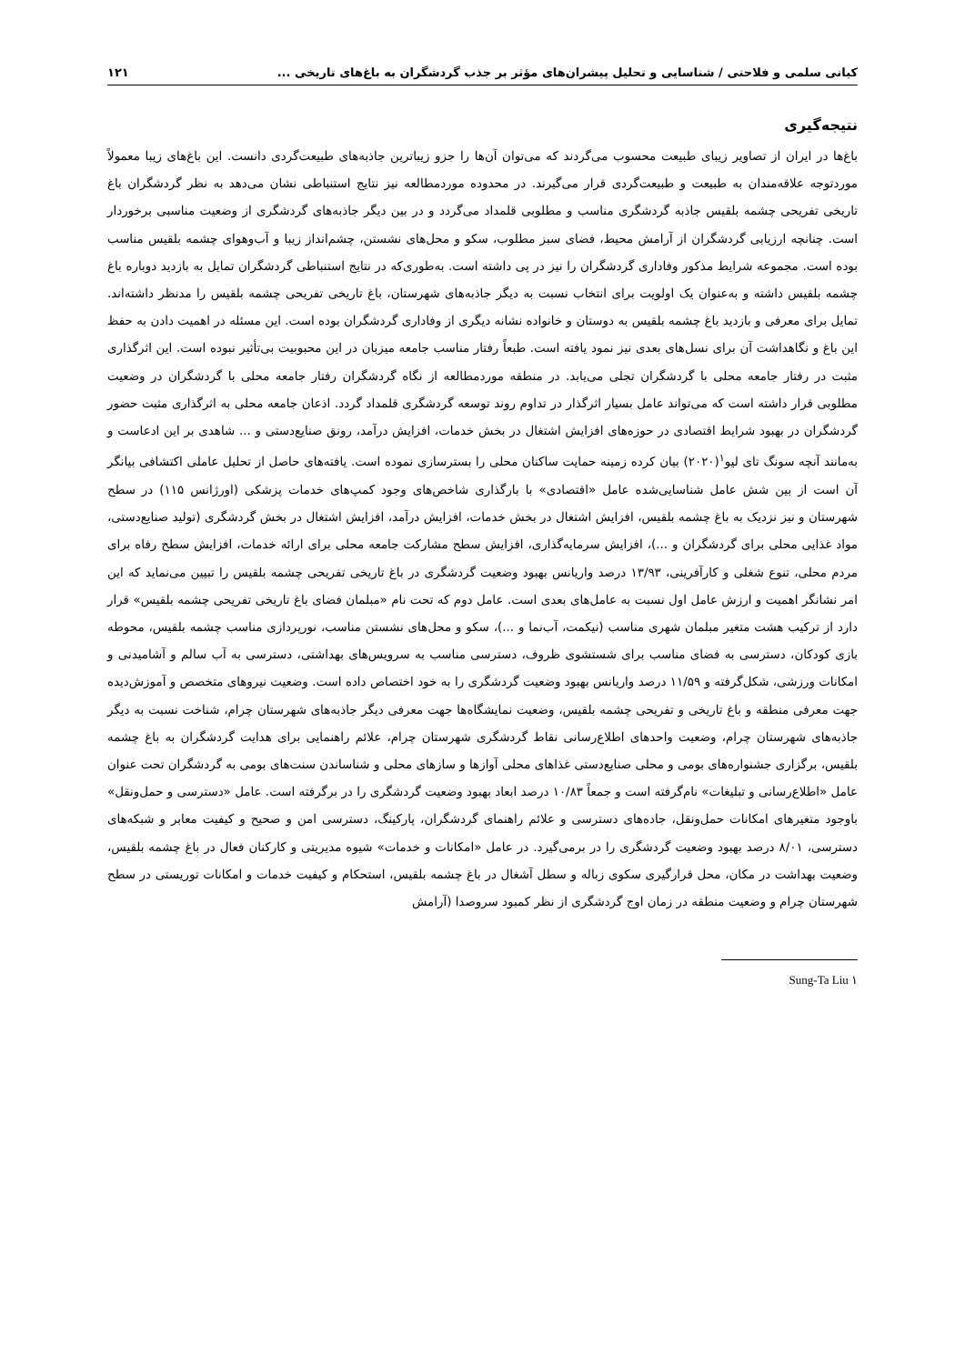کیانی سلمی و فلاحتی / شناسایی و تحلیل پیشران‌های مؤثر بر جذب گردشگران به باغ‌های تاریخی ... ۱۲۱
نتیجه‌گیری
باغ‌ها در ایران از تصاویر زیبای طبیعت محسوب می‌گردند که می‌توان آن‌ها را جزو زیباترین جاذبه‌های طبیعت‌گردی دانست. این باغ‌های زیبا معمولاً موردتوجه علاقه‌مندان به طبیعت و طبیعت‌گردی قرار می‌گیرند. در محدوده موردمطالعه نیز نتایج استنباطی نشان می‌دهد به نظر گردشگران باغ تاریخی تفریحی چشمه بلقیس جاذبه گردشگری مناسب و مطلوبی قلمداد می‌گردد و در بین دیگر جاذبه‌های گردشگری از وضعیت مناسبی برخوردار است. چنانچه ارزیابی گردشگران از آرامش محیط، فضای سبز مطلوب، سکو و محل‌های نشستن، چشم‌انداز زیبا و آب‌وهوای چشمه بلقیس مناسب بوده است. مجموعه شرایط مذکور وفاداری گردشگران را نیز در پی داشته است. به‌طوری‌که در نتایج استنباطی گردشگران تمایل به بازدید دوباره باغ چشمه بلقیس داشته و به‌عنوان یک اولویت برای انتخاب نسبت به دیگر جاذبه‌های شهرستان، باغ تاریخی تفریحی چشمه بلقیس را مدنظر داشته‌اند. تمایل برای معرفی و بازدید باغ چشمه بلقیس به دوستان و خانواده نشانه دیگری از وفاداری گردشگران بوده است. این مسئله در اهمیت دادن به حفظ این باغ و نگاهداشت آن برای نسل‌های بعدی نیز نمود یافته است. طبعاً رفتار مناسب جامعه میزبان در این محبوبیت بی‌تأثیر نبوده است. این اثرگذاری مثبت در رفتار جامعه محلی با گردشگران تجلی می‌یابد. در منطقه موردمطالعه از نگاه گردشگران رفتار جامعه محلی با گردشگران در وضعیت مطلوبی قرار داشته است که می‌تواند عامل بسیار اثرگذار در تداوم روند توسعه گردشگری قلمداد گردد. اذعان جامعه محلی به اثرگذاری مثبت حضور گردشگران در بهبود شرایط اقتصادی در حوزه‌های افزایش اشتغال در بخش خدمات، افزایش درآمد، رونق صنایع‌دستی و ... شاهدی بر این ادعاست و به‌مانند آنچه سونگ تای لیو<sup>۱</sup>(۲۰۲۰) بیان کرده زمینه حمایت ساکنان محلی را بسترسازی نموده است. یافته‌های حاصل از تحلیل عاملی اکتشافی بیانگر آن است از بین شش عامل شناسایی‌شده عامل «اقتصادی» با بارگذاری شاخص‌های وجود کمپ‌های خدمات پزشکی (اورژانس ۱۱۵) در سطح شهرستان و نیز نزدیک به باغ چشمه بلقیس، افزایش اشتغال در بخش خدمات، افزایش درآمد، افزایش اشتغال در بخش گردشگری (تولید صنایع‌دستی، مواد غذایی محلی برای گردشگران و ...)، افزایش سرمایه‌گذاری، افزایش سطح مشارکت جامعه محلی برای ارائه خدمات، افزایش سطح رفاه برای مردم محلی، تنوع شغلی و کارآفرینی، ۱۳/۹۳ درصد واریانس بهبود وضعیت گردشگری در باغ تاریخی تفریحی چشمه بلقیس را تبیین می‌نماید که این امر نشانگر اهمیت و ارزش عامل اول نسبت به عامل‌های بعدی است. عامل دوم که تحت نام «مبلمان فضای باغ تاریخی تفریحی چشمه بلقیس» قرار دارد از ترکیب هشت متغیر مبلمان شهری مناسب (نیکمت، آب‌نما و ...)، سکو و محل‌های نشستن مناسب، نورپردازی مناسب چشمه بلقیس، محوطه بازی کودکان، دسترسی به فضای مناسب برای شستشوی ظروف، دسترسی مناسب به سرویس‌های بهداشتی، دسترسی به آب سالم و آشامیدنی و امکانات ورزشی، شکل‌گرفته و ۱۱/۵۹ درصد واریانس بهبود وضعیت گردشگری را به خود اختصاص داده است. وضعیت نیروهای متخصص و آموزش‌دیده جهت معرفی منطقه و باغ تاریخی و تفریحی چشمه بلقیس، وضعیت نمایشگاه‌ها جهت معرفی دیگر جاذبه‌های شهرستان چرام، شناخت نسبت به دیگر جاذبه‌های شهرستان چرام، وضعیت واحدهای اطلاع‌رسانی نقاط گردشگری شهرستان چرام، علائم راهنمایی برای هدایت گردشگران به باغ چشمه بلقیس، برگزاری جشنواره‌های بومی و محلی صنایع‌دستی غذاهای محلی آوازها و سازهای محلی و شناساندن سنت‌های بومی به گردشگران تحت عنوان عامل «اطلاع‌رسانی و تبلیغات» نام‌گرفته است و جمعاً ۱۰/۸۳ درصد ابعاد بهبود وضعیت گردشگری را در برگرفته است. عامل «دسترسی و حمل‌ونقل» باوجود متغیرهای امکانات حمل‌ونقل، جاده‌های دسترسی و علائم راهنمای گردشگران، پارکینگ، دسترسی امن و صحیح و کیفیت معابر و شبکه‌های دسترسی، ۸/۰۱ درصد بهبود وضعیت گردشگری را در برمی‌گیرد. در عامل «امکانات و خدمات» شیوه مدیریتی و کارکنان فعال در باغ چشمه بلقیس، وضعیت بهداشت در مکان، محل قرارگیری سکوی زباله و سطل آشغال در باغ چشمه بلقیس، استحکام و کیفیت خدمات و امکانات توریستی در سطح شهرستان چرام و وضعیت منطقه در زمان اوج گردشگری از نظر کمبود سروصدا (آرامش
۱ Sung-Ta Liu